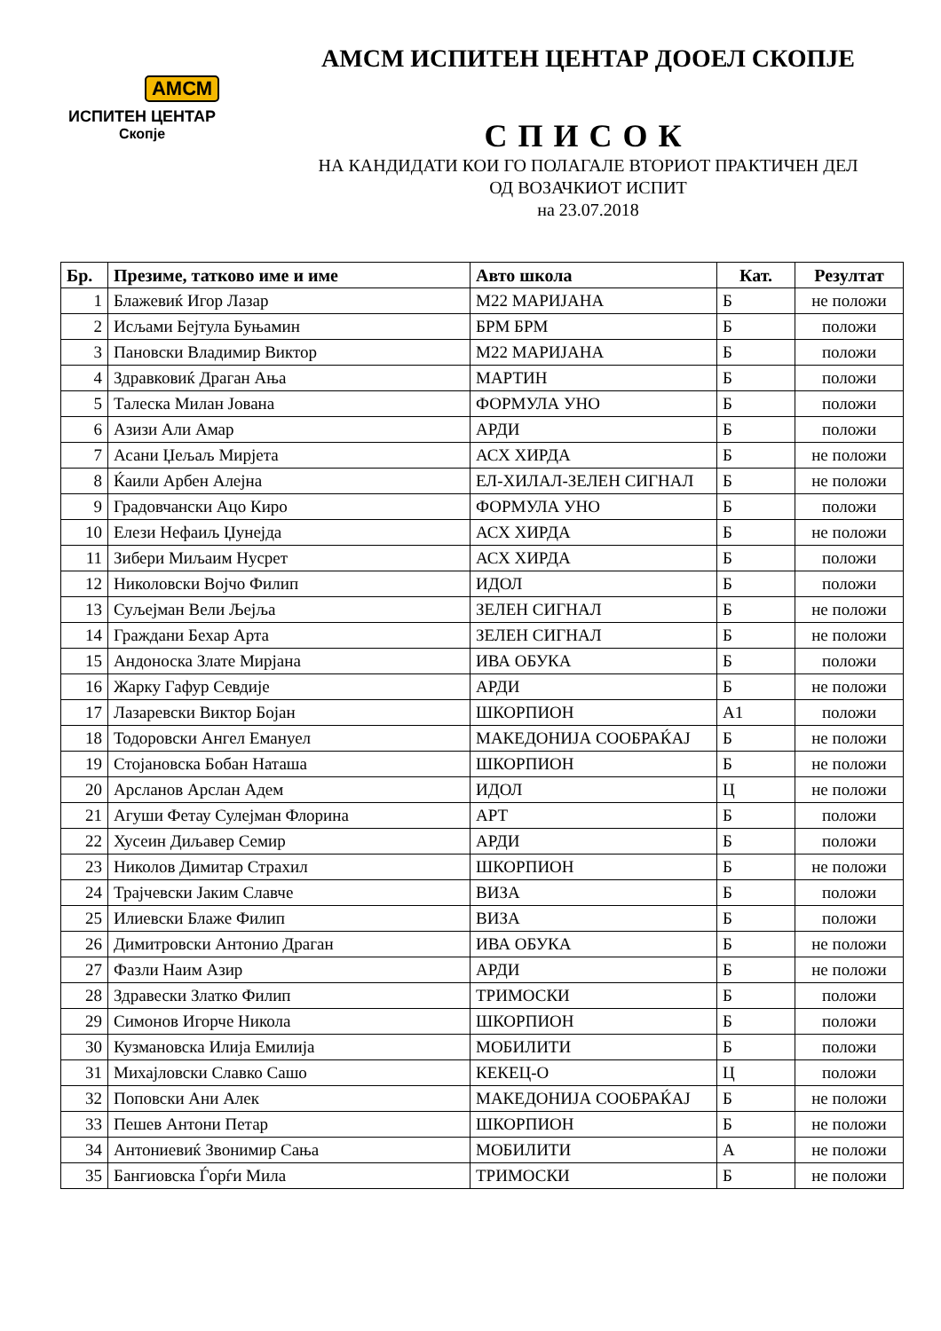АМСМ
ИСПИТЕН ЦЕНТАР
Скопје
АМСМ ИСПИТЕН ЦЕНТАР ДООЕЛ СКОПЈЕ
СПИСОК
НА КАНДИДАТИ КОИ ГО ПОЛАГАЛЕ ВТОРИОТ ПРАКТИЧЕН ДЕЛ
ОД ВОЗАЧКИОТ ИСПИТ
на 23.07.2018
| Бр. | Презиме, татково име и име | Авто школа | Кат. | Резултат |
| --- | --- | --- | --- | --- |
| 1 | Блажевиќ Игор Лазар | М22 МАРИЈАНА | Б | не положи |
| 2 | Исљами Бејтула Буњамин | БРМ БРМ | Б | положи |
| 3 | Пановски Владимир Виктор | М22 МАРИЈАНА | Б | положи |
| 4 | Здравковиќ Драган Ања | МАРТИН | Б | положи |
| 5 | Талеска Милан Јована | ФОРМУЛА УНО | Б | положи |
| 6 | Азизи Али Амар | АРДИ | Б | положи |
| 7 | Асани Џељаљ Мирјета | АСХ ХИРДА | Б | не положи |
| 8 | Ќаили Арбен Алејна | ЕЛ-ХИЛАЛ-ЗЕЛЕН СИГНАЛ | Б | не положи |
| 9 | Градовчански Ацо Киро | ФОРМУЛА УНО | Б | положи |
| 10 | Елези Нефаиљ Џунејда | АСХ ХИРДА | Б | не положи |
| 11 | Зибери Миљаим Нусрет | АСХ ХИРДА | Б | положи |
| 12 | Николовски Војчо Филип | ИДОЛ | Б | положи |
| 13 | Суљејман Вели Љејља | ЗЕЛЕН СИГНАЛ | Б | не положи |
| 14 | Граждани Бехар Арта | ЗЕЛЕН СИГНАЛ | Б | не положи |
| 15 | Андоноска Злате Мирјана | ИВА ОБУКА | Б | положи |
| 16 | Жарку Гафур Севдије | АРДИ | Б | не положи |
| 17 | Лазаревски Виктор Бојан | ШКОРПИОН | А1 | положи |
| 18 | Тодоровски Ангел Емануел | МАКЕДОНИЈА СООБРАЌАЈ | Б | не положи |
| 19 | Стојановска Бобан Наташа | ШКОРПИОН | Б | не положи |
| 20 | Арсланов Арслан Адем | ИДОЛ | Ц | не положи |
| 21 | Агуши Фетау Сулејман Флорина | АРТ | Б | положи |
| 22 | Хусеин Диљавер Семир | АРДИ | Б | положи |
| 23 | Николов Димитар Страхил | ШКОРПИОН | Б | не положи |
| 24 | Трајчевски Јаким Славче | ВИЗА | Б | положи |
| 25 | Илиевски Блаже Филип | ВИЗА | Б | положи |
| 26 | Димитровски Антонио Драган | ИВА ОБУКА | Б | не положи |
| 27 | Фазли Наим Азир | АРДИ | Б | не положи |
| 28 | Здравески Златко Филип | ТРИМОСКИ | Б | положи |
| 29 | Симонов Игорче Никола | ШКОРПИОН | Б | положи |
| 30 | Кузмановска Илија Емилија | МОБИЛИТИ | Б | положи |
| 31 | Михајловски Славко Сашо | КЕКЕЦ-О | Ц | положи |
| 32 | Поповски Ани Алек | МАКЕДОНИЈА СООБРАЌАЈ | Б | не положи |
| 33 | Пешев Антони Петар | ШКОРПИОН | Б | не положи |
| 34 | Антониевиќ Звонимир Сања | МОБИЛИТИ | А | не положи |
| 35 | Бангиовска Ѓорѓи Мила | ТРИМОСКИ | Б | не положи |